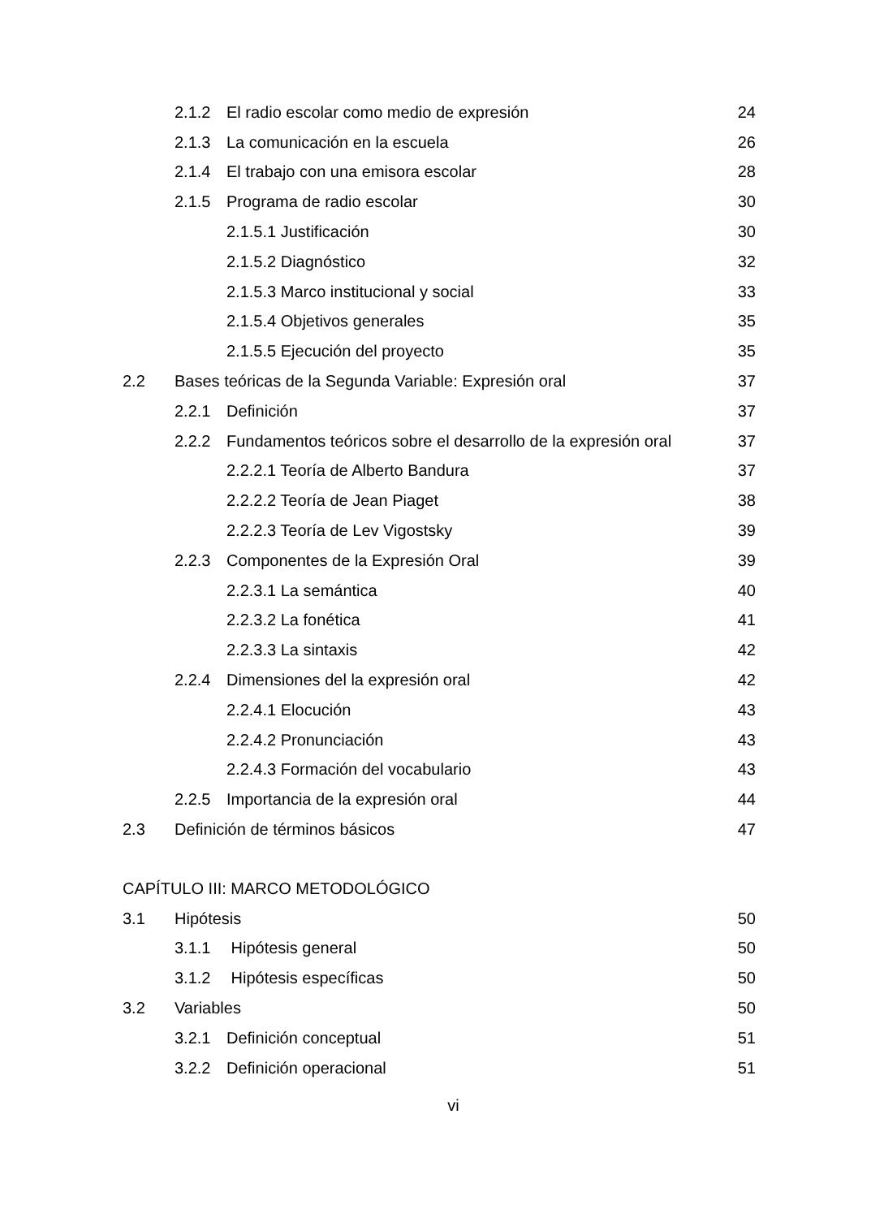2.1.2 El radio escolar como medio de expresión 24
2.1.3 La comunicación en la escuela 26
2.1.4 El trabajo con una emisora escolar 28
2.1.5 Programa de radio escolar 30
2.1.5.1 Justificación 30
2.1.5.2 Diagnóstico 32
2.1.5.3 Marco institucional y social 33
2.1.5.4 Objetivos generales 35
2.1.5.5 Ejecución del proyecto 35
2.2 Bases teóricas de la Segunda Variable: Expresión oral 37
2.2.1 Definición 37
2.2.2 Fundamentos teóricos sobre el desarrollo de la expresión oral 37
2.2.2.1 Teoría de Alberto Bandura 37
2.2.2.2 Teoría de Jean Piaget 38
2.2.2.3 Teoría de Lev Vigostsky 39
2.2.3 Componentes de la Expresión Oral 39
2.2.3.1 La semántica 40
2.2.3.2 La fonética 41
2.2.3.3 La sintaxis 42
2.2.4 Dimensiones del la expresión oral 42
2.2.4.1 Elocución 43
2.2.4.2 Pronunciación 43
2.2.4.3 Formación del vocabulario 43
2.2.5 Importancia de la expresión oral 44
2.3 Definición de términos básicos 47
CAPÍTULO III: MARCO METODOLÓGICO
3.1 Hipótesis 50
3.1.1 Hipótesis general 50
3.1.2 Hipótesis específicas 50
3.2 Variables 50
3.2.1 Definición conceptual 51
3.2.2 Definición operacional 51
vi